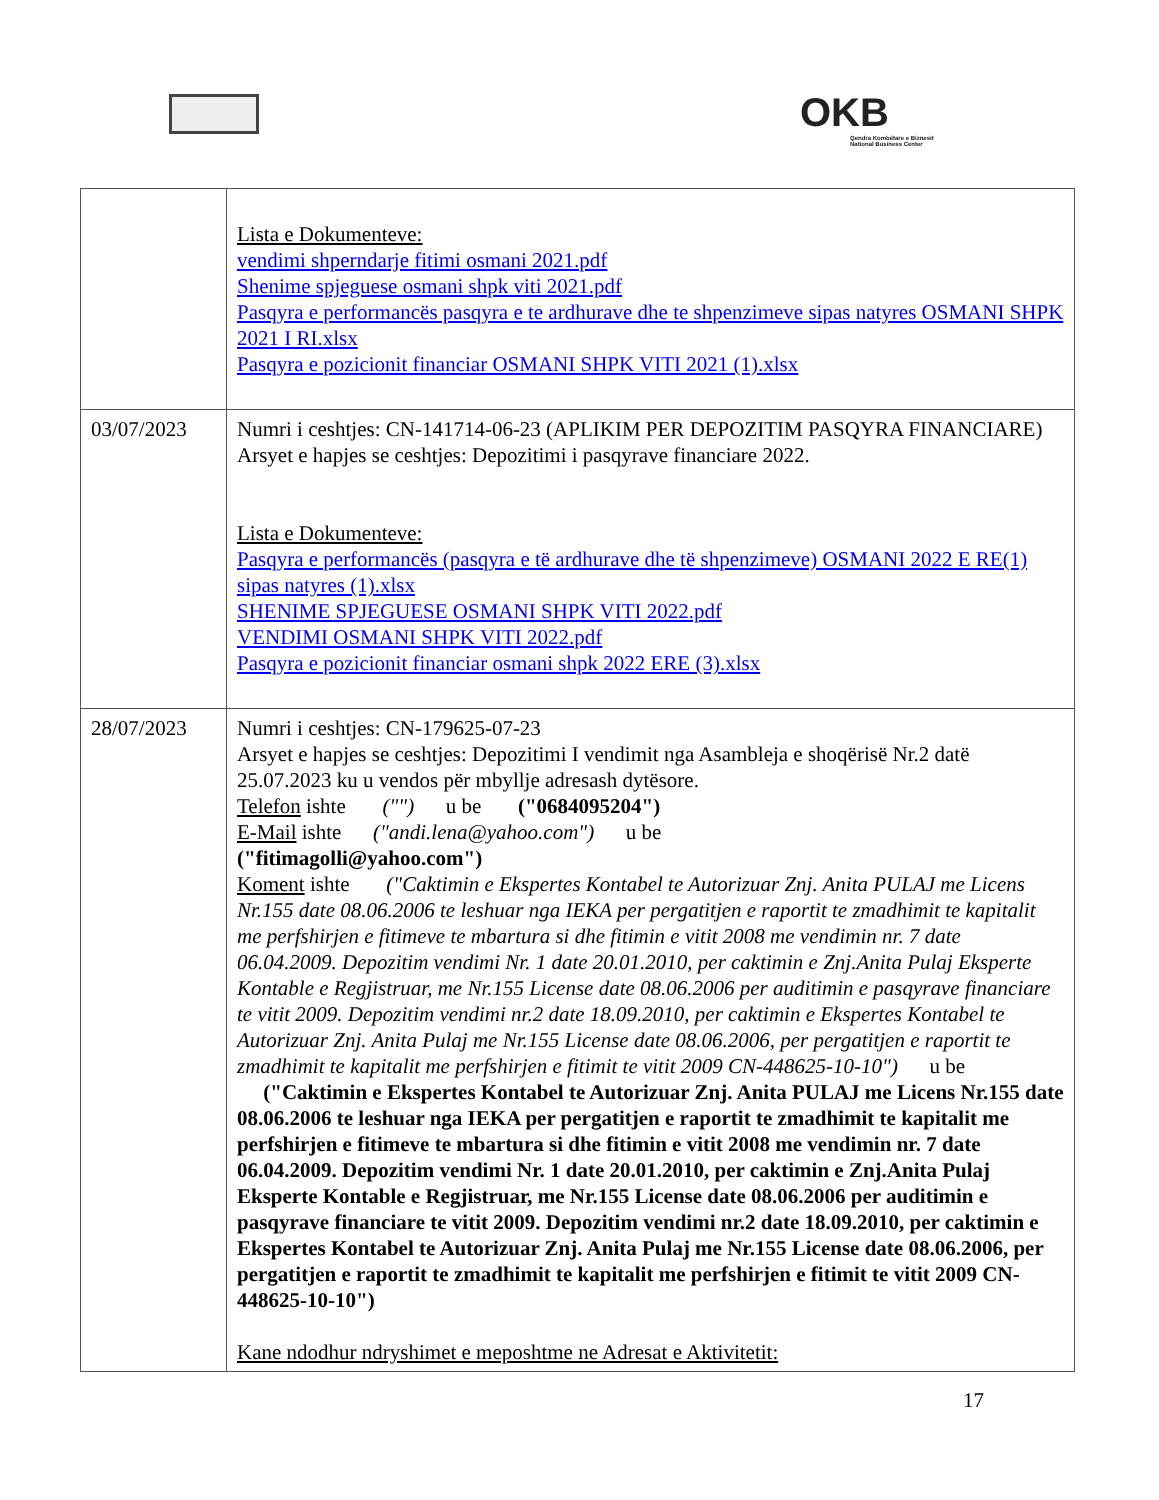OKB
Qendra Kombëtare e Biznesit
National Business Center
| | Lista e Dokumenteve: vendimi shperndarje fitimi osmani 2021.pdf Shenime spjeguese osmani shpk viti 2021.pdf Pasqyra e performancës pasqyra e te ardhurave dhe te shpenzimeve sipas natyres OSMANI SHPK 2021 I RI.xlsx Pasqyra e pozicionit financiar OSMANI SHPK VITI 2021 (1).xlsx |
| 03/07/2023 | Numri i ceshtjes: CN-141714-06-23 (APLIKIM PER DEPOZITIM PASQYRA FINANCIARE) Arsyet e hapjes se ceshtjes: Depozitimi i pasqyrave financiare 2022. Lista e Dokumenteve: Pasqyra e performancës (pasqyra e të ardhurave dhe të shpenzimeve) OSMANI 2022 E RE(1) sipas natyres (1).xlsx SHENIME SPJEGUESE OSMANI SHPK VITI 2022.pdf VENDIMI OSMANI SHPK VITI 2022.pdf Pasqyra e pozicionit financiar osmani shpk 2022 ERE (3).xlsx |
| 28/07/2023 | Numri i ceshtjes: CN-179625-07-23 Arsyet e hapjes se ceshtjes: Depozitimi I vendimit nga Asambleja e shoqërisë Nr.2 datë 25.07.2023 ku u vendos për mbyllje adresash dytësore. Telefon ishte ("") u be ("0684095204") E-Mail ishte ("andi.lena@yahoo.com") u be ("fitimagolli@yahoo.com") Koment ishte ("Caktimin e Ekspertes Kontabel te Autorizuar Znj. Anita PULAJ me Licens Nr.155 date 08.06.2006 te leshuar nga IEKA per pergatitjen e raportit te zmadhimit te kapitalit me perfshirjen e fitimeve te mbartura si dhe fitimin e vitit 2008 me vendimin nr. 7 date 06.04.2009. Depozitim vendimi Nr. 1 date 20.01.2010, per caktimin e Znj.Anita Pulaj Eksperte Kontable e Regjistruar, me Nr.155 License date 08.06.2006 per auditimin e pasqyrave financiare te vitit 2009. Depozitim vendimi nr.2 date 18.09.2010, per caktimin e Ekspertes Kontabel te Autorizuar Znj. Anita Pulaj me Nr.155 License date 08.06.2006, per pergatitjen e raportit te zmadhimit te kapitalit me perfshirjen e fitimit te vitit 2009 CN-448625-10-10") u be ("Caktimin e Ekspertes Kontabel te Autorizuar Znj. Anita PULAJ me Licens Nr.155 date 08.06.2006 te leshuar nga IEKA per pergatitjen e raportit te zmadhimit te kapitalit me perfshirjen e fitimeve te mbartura si dhe fitimin e vitit 2008 me vendimin nr. 7 date 06.04.2009. Depozitim vendimi Nr. 1 date 20.01.2010, per caktimin e Znj.Anita Pulaj Eksperte Kontable e Regjistruar, me Nr.155 License date 08.06.2006 per auditimin e pasqyrave financiare te vitit 2009. Depozitim vendimi nr.2 date 18.09.2010, per caktimin e Ekspertes Kontabel te Autorizuar Znj. Anita Pulaj me Nr.155 License date 08.06.2006, per pergatitjen e raportit te zmadhimit te kapitalit me perfshirjen e fitimit te vitit 2009 CN-448625-10-10") Kane ndodhur ndryshimet e meposhtme ne Adresat e Aktivitetit: |
17